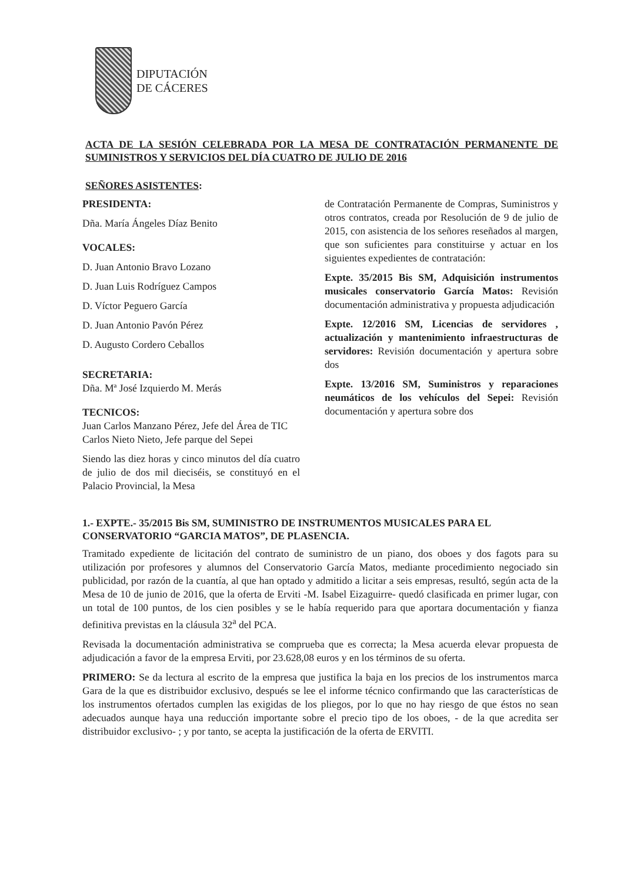DIPUTACIÓN
DE CÁCERES
ACTA DE LA SESIÓN CELEBRADA POR LA MESA DE CONTRATACIÓN PERMANENTE DE SUMINISTROS Y SERVICIOS DEL DÍA CUATRO DE JULIO DE 2016
SEÑORES ASISTENTES:
PRESIDENTA:
Dña. María Ángeles Díaz Benito
VOCALES:
D. Juan Antonio Bravo Lozano
D. Juan Luis Rodríguez Campos
D. Víctor Peguero García
D. Juan Antonio Pavón Pérez
D. Augusto Cordero Ceballos
SECRETARIA:
Dña. Mª José Izquierdo M. Merás
TECNICOS:
Juan Carlos Manzano Pérez, Jefe del Área de TIC
Carlos Nieto Nieto, Jefe parque del Sepei
Siendo las diez horas y cinco minutos del día cuatro de julio de dos mil dieciséis, se constituyó en el Palacio Provincial, la Mesa
de Contratación Permanente de Compras, Suministros y otros contratos, creada por Resolución de 9 de julio de 2015, con asistencia de los señores reseñados al margen, que son suficientes para constituirse y actuar en los siguientes expedientes de contratación:
Expte. 35/2015 Bis SM, Adquisición instrumentos musicales conservatorio García Matos: Revisión documentación administrativa y propuesta adjudicación
Expte. 12/2016 SM, Licencias de servidores , actualización y mantenimiento infraestructuras de servidores: Revisión documentación y apertura sobre dos
Expte. 13/2016 SM, Suministros y reparaciones neumáticos de los vehículos del Sepei: Revisión documentación y apertura sobre dos
1.- EXPTE.- 35/2015 Bis SM, SUMINISTRO DE INSTRUMENTOS MUSICALES PARA EL CONSERVATORIO “GARCIA MATOS”, DE PLASENCIA.
Tramitado expediente de licitación del contrato de suministro de un piano, dos oboes y dos fagots para su utilización por profesores y alumnos del Conservatorio García Matos, mediante procedimiento negociado sin publicidad, por razón de la cuantía, al que han optado y admitido a licitar a seis empresas, resultó, según acta de la Mesa de 10 de junio de 2016, que la oferta de Erviti -M. Isabel Eizaguirre- quedó clasificada en primer lugar, con un total de 100 puntos, de los cien posibles y se le había requerido para que aportara documentación y fianza definitiva previstas en la cláusula 32<sup>a</sup> del PCA.
Revisada la documentación administrativa se comprueba que es correcta; la Mesa acuerda elevar propuesta de adjudicación a favor de la empresa Erviti, por 23.628,08 euros y en los términos de su oferta.
PRIMERO: Se da lectura al escrito de la empresa que justifica la baja en los precios de los instrumentos marca Gara de la que es distribuidor exclusivo, después se lee el informe técnico confirmando que las características de los instrumentos ofertados cumplen las exigidas de los pliegos, por lo que no hay riesgo de que éstos no sean adecuados aunque haya una reducción importante sobre el precio tipo de los oboes, - de la que acredita ser distribuidor exclusivo- ; y por tanto, se acepta la justificación de la oferta de ERVITI.